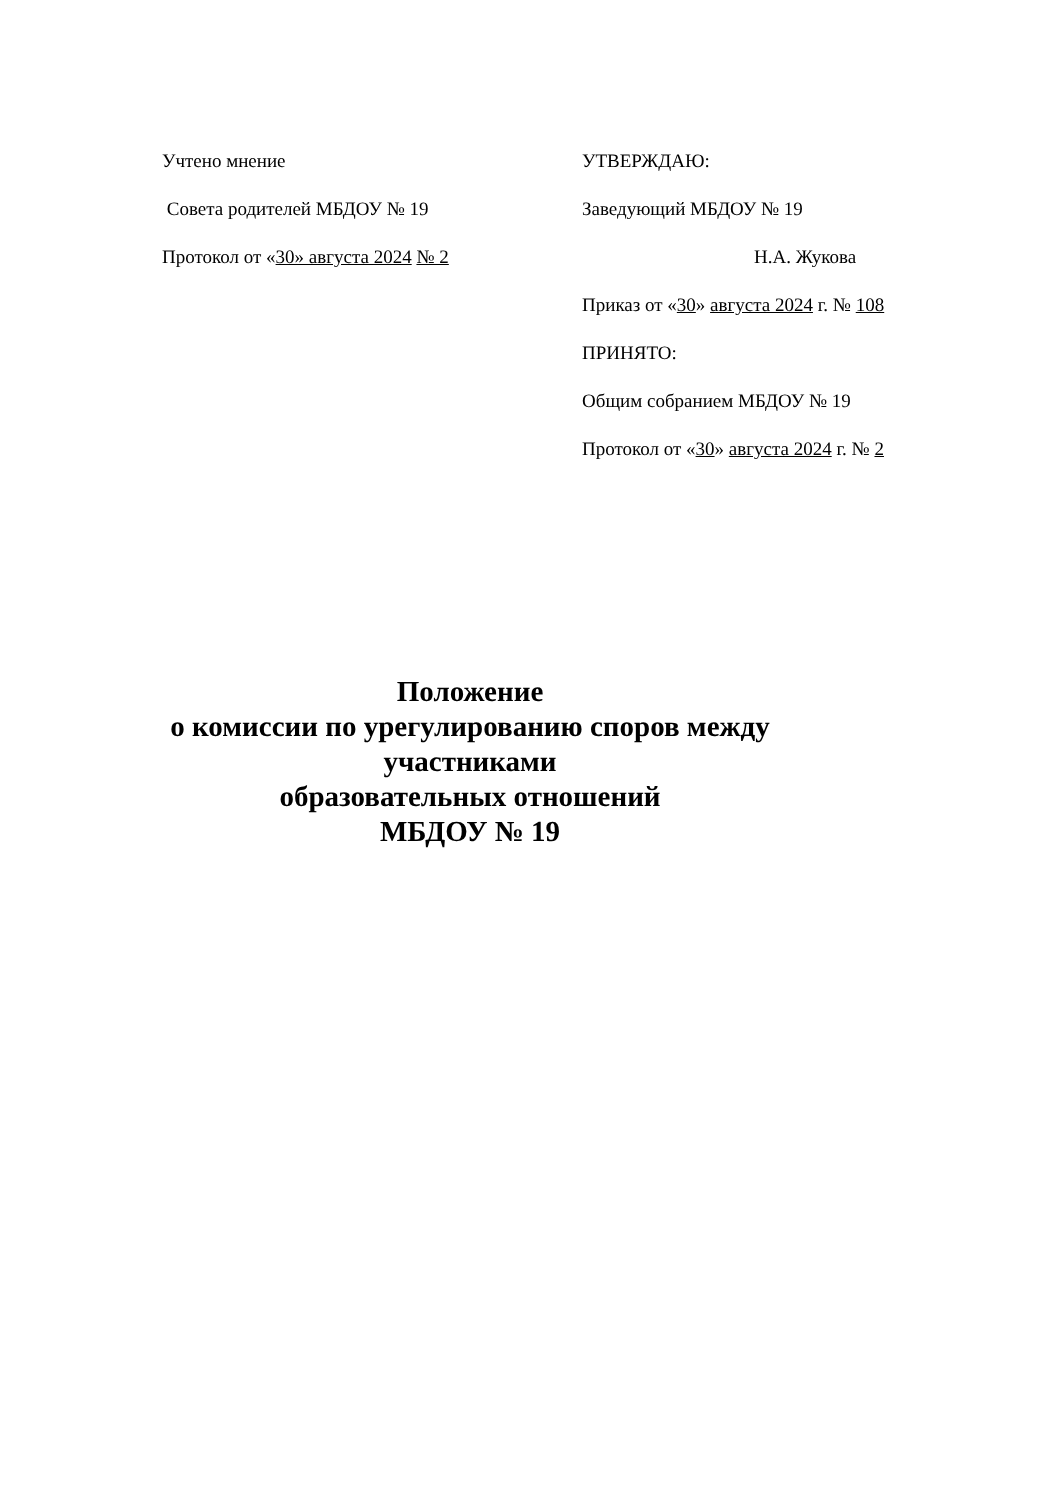Учтено мнение
Совета родителей МБДОУ № 19
Протокол от «30» августа 2024 № 2
УТВЕРЖДАЮ:
Заведующий МБДОУ № 19
Н.А. Жукова
Приказ от «30» августа 2024 г. № 108
ПРИНЯТО:
Общим собранием МБДОУ № 19
Протокол от «30» августа 2024 г. № 2
Положение
о комиссии по урегулированию споров между участниками
образовательных отношений
МБДОУ № 19